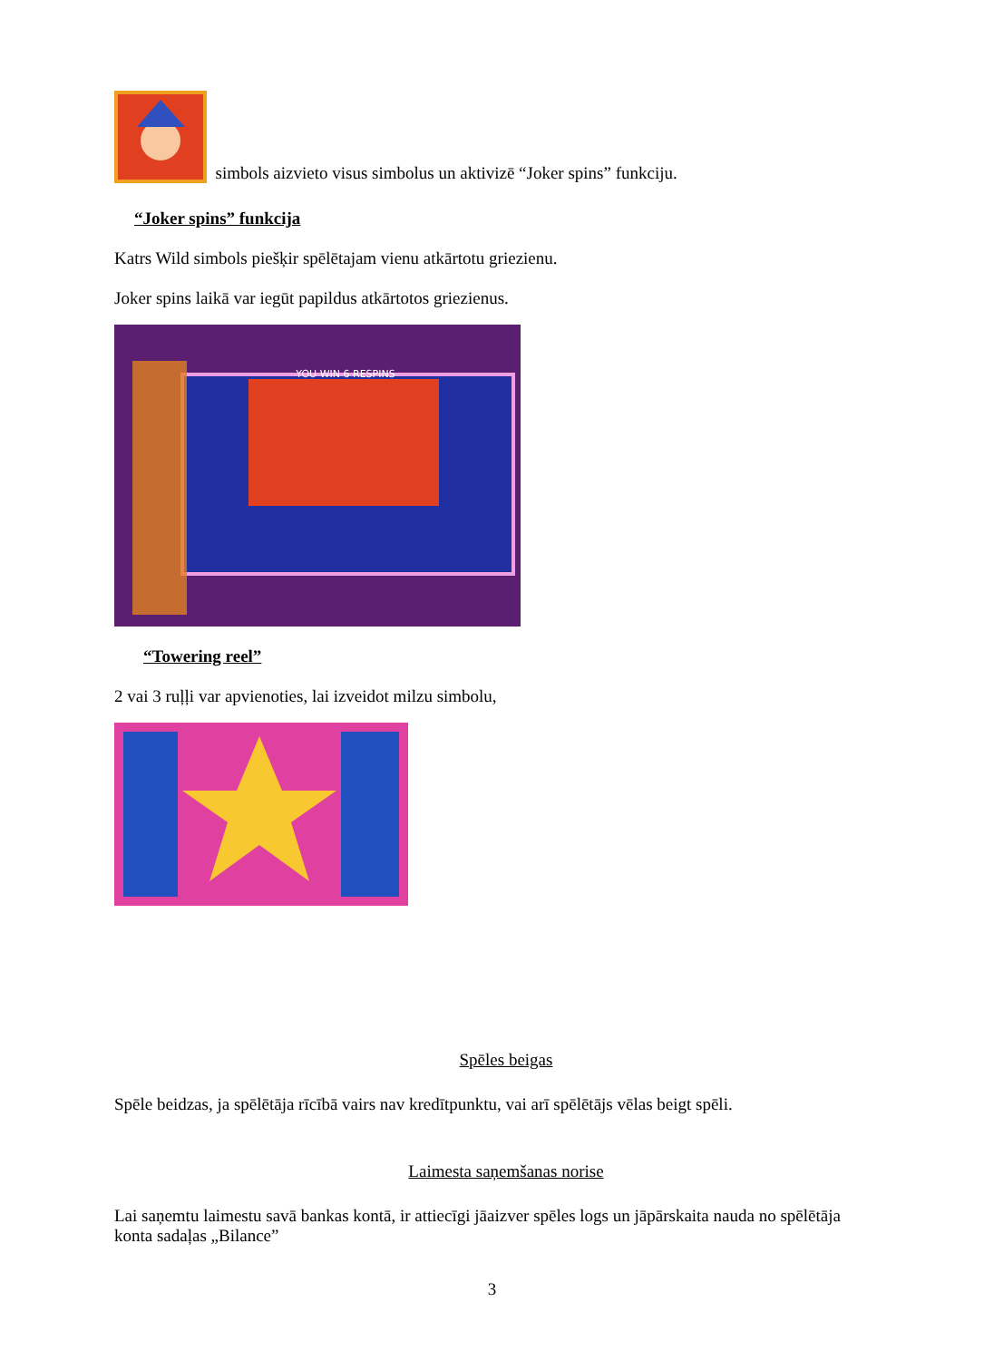simbols aizvieto visus simbolus un aktivizē “Joker spins” funkciju.
“Joker spins” funkcija
Katrs Wild simbols piešķir spēlētajam vienu atkārtotu griezienu.
Joker spins laikā var iegūt papildus atkārtotos griezienus.
YOU WIN 6 RESPINS
“Towering reel”
2 vai 3 ruļļi var apvienoties, lai izveidot milzu simbolu,
Spēles beigas
Spēle beidzas, ja spēlētāja rīcībā vairs nav kredītpunktu, vai arī spēlētājs vēlas beigt spēli.
Laimesta saņemšanas norise
Lai saņemtu laimestu savā bankas kontā, ir attiecīgi jāaizver spēles logs un jāpārskaita nauda no spēlētāja konta sadaļas „Bilance”
3